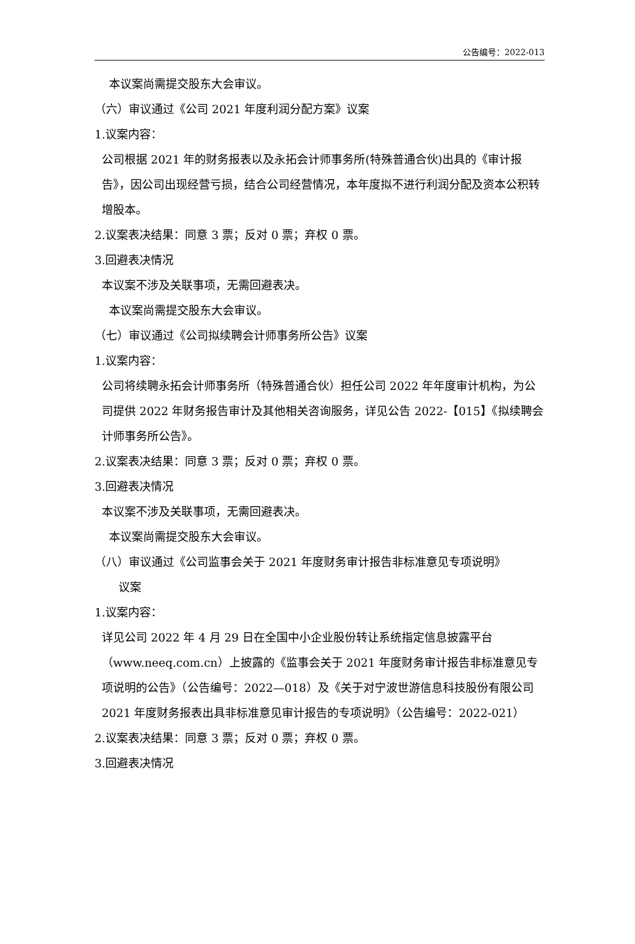公告编号：2022-013
本议案尚需提交股东大会审议。
（六）审议通过《公司 2021 年度利润分配方案》议案
1.议案内容：
公司根据 2021 年的财务报表以及永拓会计师事务所(特殊普通合伙)出具的《审计报告》，因公司出现经营亏损，结合公司经营情况，本年度拟不进行利润分配及资本公积转增股本。
2.议案表决结果：同意 3 票；反对 0 票；弃权 0 票。
3.回避表决情况
本议案不涉及关联事项，无需回避表决。
本议案尚需提交股东大会审议。
（七）审议通过《公司拟续聘会计师事务所公告》议案
1.议案内容：
公司将续聘永拓会计师事务所（特殊普通合伙）担任公司 2022 年年度审计机构，为公司提供 2022 年财务报告审计及其他相关咨询服务，详见公告 2022-【015】《拟续聘会计师事务所公告》。
2.议案表决结果：同意 3 票；反对 0 票；弃权 0 票。
3.回避表决情况
本议案不涉及关联事项，无需回避表决。
本议案尚需提交股东大会审议。
（八）审议通过《公司监事会关于 2021 年度财务审计报告非标准意见专项说明》
议案
1.议案内容：
详见公司 2022 年 4 月 29 日在全国中小企业股份转让系统指定信息披露平台（www.neeq.com.cn）上披露的《监事会关于 2021 年度财务审计报告非标准意见专项说明的公告》（公告编号：2022—018）及《关于对宁波世游信息科技股份有限公司 2021 年度财务报表出具非标准意见审计报告的专项说明》（公告编号：2022-021）
2.议案表决结果：同意 3 票；反对 0 票；弃权 0 票。
3.回避表决情况